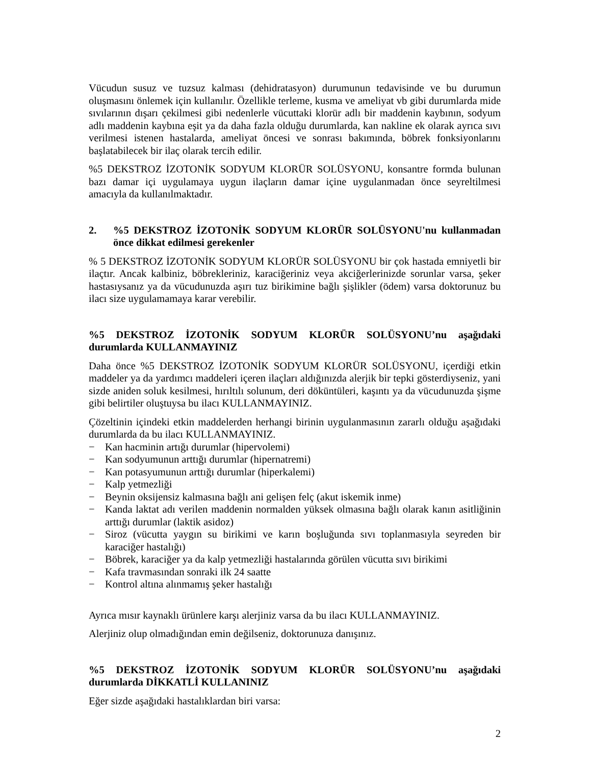Vücudun susuz ve tuzsuz kalması (dehidratasyon) durumunun tedavisinde ve bu durumun oluşmasını önlemek için kullanılır. Özellikle terleme, kusma ve ameliyat vb gibi durumlarda mide sıvılarının dışarı çekilmesi gibi nedenlerle vücuttaki klorür adlı bir maddenin kaybının, sodyum adlı maddenin kaybına eşit ya da daha fazla olduğu durumlarda, kan nakline ek olarak ayrıca sıvı verilmesi istenen hastalarda, ameliyat öncesi ve sonrası bakımında, böbrek fonksiyonlarını başlatabilecek bir ilaç olarak tercih edilir.
%5 DEKSTROZ İZOTONİK SODYUM KLORÜR SOLÜSYONU, konsantre formda bulunan bazı damar içi uygulamaya uygun ilaçların damar içine uygulanmadan önce seyreltilmesi amacıyla da kullanılmaktadır.
2.%5 DEKSTROZ İZOTONİK SODYUM KLORÜR SOLÜSYONU'nu kullanmadan önce dikkat edilmesi gerekenler
% 5 DEKSTROZ İZOTONİK SODYUM KLORÜR SOLÜSYONU bir çok hastada emniyetli bir ilaçtır. Ancak kalbiniz, böbrekleriniz, karaciğeriniz veya akciğerlerinizde sorunlar varsa, şeker hastasıysanız ya da vücudunuzda aşırı tuz birikimine bağlı şişlikler (ödem) varsa doktorunuz bu ilacı size uygulamamaya karar verebilir.
%5 DEKSTROZ İZOTONİK SODYUM KLORÜR SOLÜSYONU’nu aşağıdaki durumlarda KULLANMAYINIZ
Daha önce %5 DEKSTROZ İZOTONİK SODYUM KLORÜR SOLÜSYONU, içerdiği etkin maddeler ya da yardımcı maddeleri içeren ilaçları aldığınızda alerjik bir tepki gösterdiyseniz, yani sizde aniden soluk kesilmesi, hırıltılı solunum, deri döküntüleri, kaşıntı ya da vücudunuzda şişme gibi belirtiler oluştuysa bu ilacı KULLANMAYINIZ.
Çözeltinin içindeki etkin maddelerden herhangi birinin uygulanmasının zararlı olduğu aşağıdaki durumlarda da bu ilacı KULLANMAYINIZ.
− Kan hacminin artığı durumlar (hipervolemi)
− Kan sodyumunun arttığı durumlar (hipernatremi)
− Kan potasyumunun arttığı durumlar (hiperkalemi)
− Kalp yetmezliği
− Beynin oksijensiz kalmasına bağlı ani gelişen felç (akut iskemik inme)
− Kanda laktat adı verilen maddenin normalden yüksek olmasına bağlı olarak kanın asitliğinin arttığı durumlar (laktik asidoz)
− Siroz (vücutta yaygın su birikimi ve karın boşluğunda sıvı toplanmasıyla seyreden bir karaciğer hastalığı)
− Böbrek, karaciğer ya da kalp yetmezliği hastalarında görülen vücutta sıvı birikimi
− Kafa travmasından sonraki ilk 24 saatte
− Kontrol altına alınmamış şeker hastalığı
Ayrıca mısır kaynaklı ürünlere karşı alerjiniz varsa da bu ilacı KULLANMAYINIZ.
Alerjiniz olup olmadığından emin değilseniz, doktorunuza danışınız.
%5 DEKSTROZ İZOTONİK SODYUM KLORÜR SOLÜSYONU’nu aşağıdaki durumlarda DİKKATLİ KULLANINIZ
Eğer sizde aşağıdaki hastalıklardan biri varsa:
2